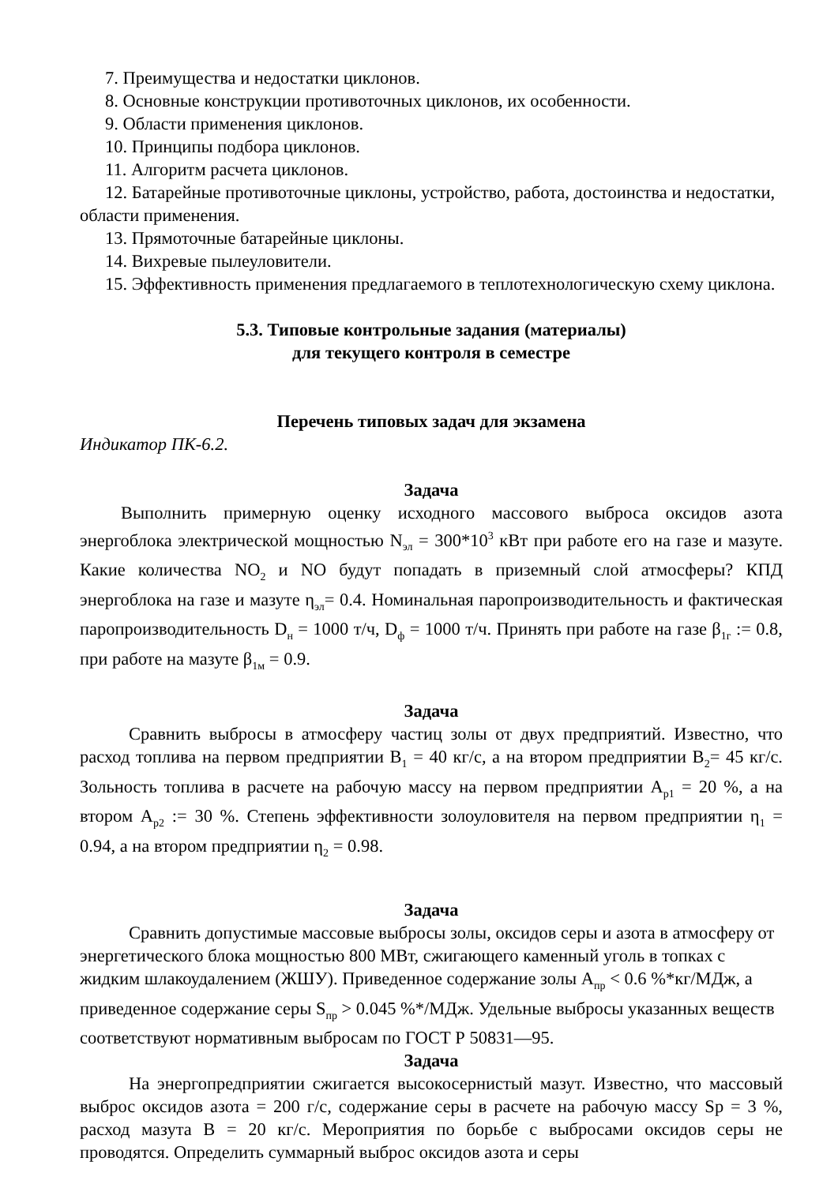7. Преимущества и недостатки циклонов.
8. Основные конструкции противоточных циклонов, их особенности.
9. Области применения циклонов.
10. Принципы подбора циклонов.
11. Алгоритм расчета циклонов.
12. Батарейные противоточные циклоны, устройство, работа, достоинства и недостатки, области применения.
13. Прямоточные батарейные циклоны.
14. Вихревые пылеуловители.
15. Эффективность применения предлагаемого в теплотехнологическую схему циклона.
5.3. Типовые контрольные задания (материалы)
для текущего контроля в семестре
Перечень типовых задач для экзамена
Индикатор ПК-6.2.
Задача
Выполнить примерную оценку исходного массового выброса оксидов азота энергоблока электрической мощностью N<sub>эл</sub> = 300*10<sup>3</sup> кВт при работе его на газе и мазуте. Какие количества NO<sub>2</sub> и NO будут попадать в приземный слой атмосферы? КПД энергоблока на газе и мазуте η<sub>эл</sub>= 0.4. Номинальная паропроизводительность и фактическая паропроизводительность D<sub>н</sub> = 1000 т/ч, D<sub>ф</sub> = 1000 т/ч. Принять при работе на газе β<sub>1г</sub> := 0.8, при работе на мазуте β<sub>1м</sub> = 0.9.
Задача
Сравнить выбросы в атмосферу частиц золы от двух предприятий. Известно, что расход топлива на первом предприятии B<sub>1</sub> = 40 кг/с, а на втором предприятии B<sub>2</sub>= 45 кг/с. Зольность топлива в расчете на рабочую массу на первом предприятии A<sub>p1</sub> = 20 %, а на втором A<sub>p2</sub> := 30 %. Степень эффективности золоуловителя на первом предприятии η<sub>1</sub> = 0.94, а на втором предприятии η<sub>2</sub> = 0.98.
Задача
Сравнить допустимые массовые выбросы золы, оксидов серы и азота в атмосферу от энергетического блока мощностью 800 МВт, сжигающего каменный уголь в топках с жидким шлакоудалением (ЖШУ). Приведенное содержание золы A<sub>пр</sub> < 0.6 %*кг/МДж, а приведенное содержание серы S<sub>пр</sub> > 0.045 %*/МДж. Удельные выбросы указанных веществ соответствуют нормативным выбросам по ГОСТ Р 50831—95.
Задача
На энергопредприятии сжигается высокосернистый мазут. Известно, что массовый выброс оксидов азота = 200 г/с, содержание серы в расчете на рабочую массу Sp = 3 %, расход мазута В = 20 кг/с. Мероприятия по борьбе с выбросами оксидов серы не проводятся. Определить суммарный выброс оксидов азота и серы